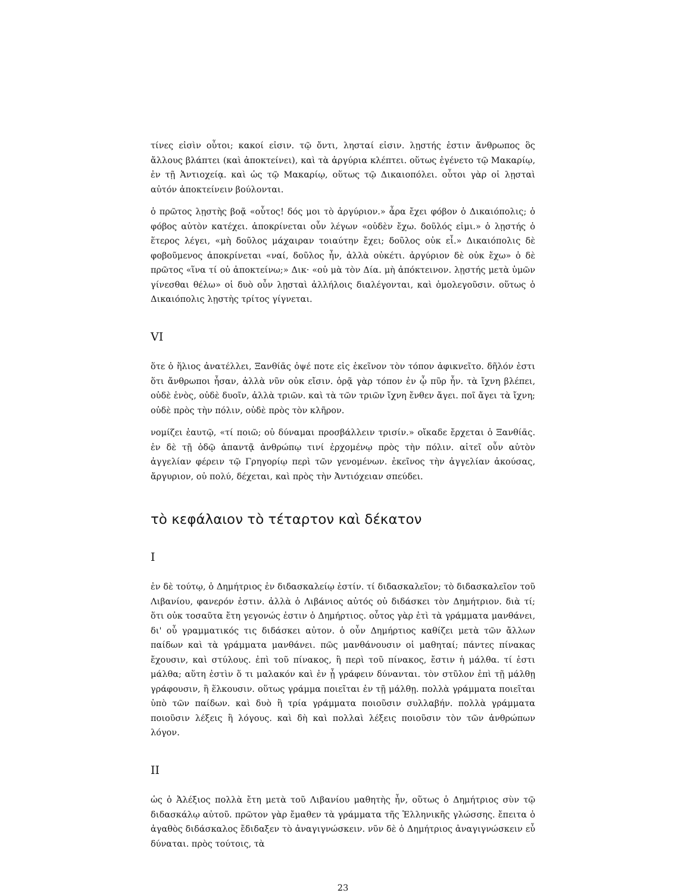τίνες εἰσὶν οὗτοι; κακοί εἰσιν. τῷ ὄντι, λησταί εἰσιν. λῃστής ἐστιν ἄνθρωπος ὃς ἄλλους βλάπτει (καὶ ἀποκτείνει), καὶ τὰ ἀργύρια κλέπτει. οὕτως ἐγένετο τῷ Μακαρίῳ, ἐν τῇ Ἀντιοχείᾳ. καὶ ὡς τῷ Μακαρίῳ, οὕτως τῷ Δικαιοπόλει. οὗτοι γὰρ οἱ λῃσταὶ αὐτόν ἀποκτείνειν βούλονται.
ὁ πρῶτος λῃστὴς βοᾷ «οὗτος! δός μοι τὸ ἀργύριον.» ἆρα ἔχει φόβον ὁ Δικαιόπολις; ὁ φόβος αὐτὸν κατέχει. ἀποκρίνεται οὖν λέγων «οὐδὲν ἔχω. δοῦλός εἰμι.» ὁ λῃστής ὁ ἕτερος λέγει, «μὴ δοῦλος μάχαιραν τοιαύτην ἔχει; δοῦλος οὐκ εἶ.» Δικαιόπολις δὲ φοβοῦμενος ἀποκρίνεται «ναί, δοῦλος ἦν, ἀλλὰ οὐκέτι. ἀργύριον δὲ οὐκ ἔχω» ὁ δὲ πρῶτος «ἵνα τί οὐ ἀποκτείνω;» Δικ· «οὐ μὰ τὸν Δία. μὴ ἀπόκτεινον. λῃστής μετὰ ὑμῶν γίνεσθαι θέλω» οἱ δυὸ οὖν λῃσταὶ ἀλλήλοις διαλέγονται, καὶ ὁμολεγοῦσιν. οὕτως ὁ Δικαιόπολις λῃστὴς τρίτος γίγνεται.
VI
ὅτε ὁ ἥλιος ἀνατέλλει, Ξανθίᾱς ὀψέ ποτε εἰς ἐκεῖνον τὸν τόπον ἀφικνεῖτο. δῆλόν ἐστι ὅτι ἄνθρωποι ἦσαν, ἀλλὰ νῦν οὐκ εἴσιν. ὁρᾷ γὰρ τόπον ἐν ᾧ πῦρ ἦν. τὰ ἴχνη βλέπει, οὐδὲ ἑνὸς, οὐδὲ δυοῖν, ἀλλὰ τριῶν. καὶ τὰ τῶν τριῶν ἴχνη ἔνθεν ἄγει. ποῖ ἄγει τὰ ἴχνη; οὐδὲ πρὸς τὴν πόλιν, οὐδὲ πρὸς τὸν κλῆρον.
νομίζει ἑαυτῷ, «τί ποιῶ; οὐ δύναμαι προσβάλλειν τρισίν.» οἴκαδε ἔρχεται ὁ Ξανθίᾱς. ἐν δὲ τῇ ὁδῷ ἀπαντᾷ ἀνθρώπῳ τινί ἐρχομένῳ πρὸς τὴν πόλιν. αἰτεῖ οὖν αὐτὸν ἀγγελίαν φέρειν τῷ Γρηγορίῳ περὶ τῶν γενομένων. ἐκεῖνος τὴν ἀγγελίαν ἀκούσας, ἄργυριον, οὐ πολύ, δέχεται, καὶ πρὸς τὴν Ἀντιόχειαν σπεύδει.
τὸ κεφάλαιον τὸ τέταρτον καὶ δέκατον
I
ἐν δὲ τούτῳ, ὁ Δημήτριος ἐν διδασκαλείῳ ἐστίν. τί διδασκαλεῖον; τὸ διδασκαλεῖον τοῦ Λιβανίου, φανερόν ἐστιν. ἀλλὰ ὁ Λιβάνιος αὐτός οὐ διδάσκει τὸν Δημήτριον. διὰ τί; ὅτι οὐκ τοσαῦτα ἔτη γεγονώς ἐστιν ὁ Δημήρτιος. οὗτος γὰρ ἐτὶ τὰ γράμματα μανθάνει, δι' οὗ γραμματικός τις διδάσκει αὐτον. ὁ οὖν Δημήρτιος καθίζει μετὰ τῶν ἄλλων παίδων καὶ τὰ γράμματα μανθάνει. πῶς μανθάνουσιν οἱ μαθηταί; πάντες πίνακας ἔχουσιν, καὶ στύλους. ἐπὶ τοῦ πίνακος, ἢ περὶ τοῦ πίνακος, ἔστιν ἡ μάλθα. τί ἐστι μάλθα; αὕτη ἐστὶν ὅ τι μαλακόν καὶ ἐν ᾗ γράφειν δύνανται. τὸν στῦλον ἐπὶ τῇ μάλθῃ γράφουσιν, ἢ ἕλκουσιν. οὕτως γράμμα ποιεῖται ἐν τῇ μάλθῃ. πολλὰ γράμματα ποιεῖται ὑπὸ τῶν παίδων. καὶ δυὸ ἢ τρία γράμματα ποιοῦσιν συλλαβήν. πολλὰ γράμματα ποιοῦσιν λέξεις ἢ λόγους. καὶ δὴ καὶ πολλαὶ λέξεις ποιοῦσιν τὸν τῶν ἀνθρώπων λόγον.
II
ὡς ὁ Ἀλέξιος πολλὰ ἔτη μετὰ τοῦ Λιβανίου μαθητὴς ἦν, οὕτως ὁ Δημήτριος σὺν τῷ διδασκάλῳ αὐτοῦ. πρῶτον γὰρ ἔμαθεν τὰ γράμματα τῆς Ἑλληνικῆς γλώσσης. ἔπειτα ὁ ἀγαθὸς διδάσκαλος ἔδιδαξεν τὸ ἀναγιγνώσκειν. νῦν δὲ ὁ Δημήτριος ἀναγιγνώσκειν εὖ δύναται. πρὸς τούτοις, τὰ
23